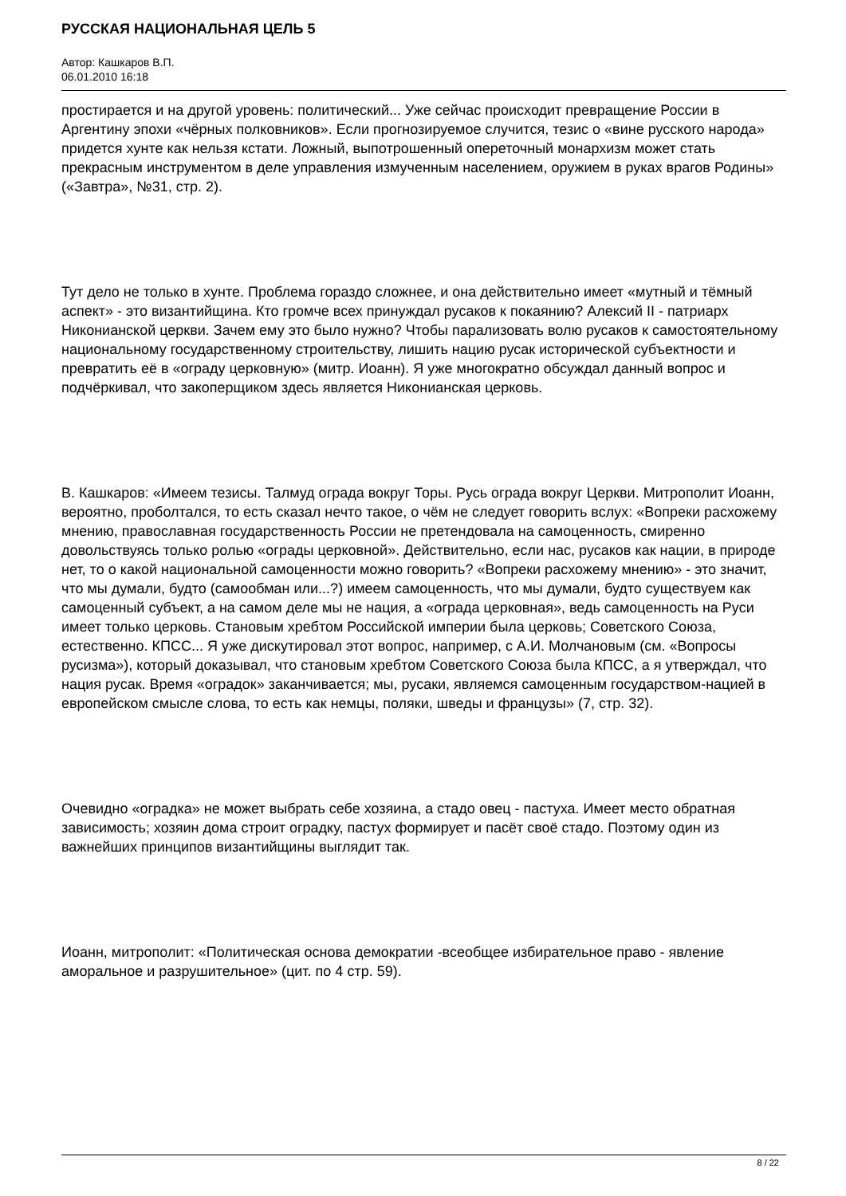РУССКАЯ НАЦИОНАЛЬНАЯ ЦЕЛЬ 5
Автор: Кашкаров В.П.
06.01.2010 16:18
простирается и на другой уровень: политический... Уже сейчас происходит превращение России в Аргентину эпохи «чёрных полковников». Если прогнозируемое случится, тезис о «вине русского народа» придется хунте как нельзя кстати. Ложный, выпотрошенный опереточный монархизм может стать прекрасным инструментом в деле управления измученным населением, оружием в руках врагов Родины» («Завтра», №31, стр. 2).
Тут дело не только в хунте. Проблема гораздо сложнее, и она действительно имеет «мутный и тёмный аспект» - это византийщина. Кто громче всех принуждал русаков к покаянию? Алексий II - патриарх Никонианской церкви. Зачем ему это было нужно? Чтобы парализовать волю русаков к самостоятельному национальному государственному строительству, лишить нацию русак исторической субъектности и превратить её в «ограду церковную» (митр. Иоанн). Я уже многократно обсуждал данный вопрос и подчёркивал, что закоперщиком здесь является Никонианская церковь.
В. Кашкаров: «Имеем тезисы. Талмуд ограда вокруг Торы. Русь ограда вокруг Церкви. Митрополит Иоанн, вероятно, проболтался, то есть сказал нечто такое, о чём не следует говорить вслух: «Вопреки расхожему мнению, православная государственность России не претендовала на самоценность, смиренно довольствуясь только ролью «ограды церковной». Действительно, если нас, русаков как нации, в природе нет, то о какой национальной самоценности можно говорить? «Вопреки расхожему мнению» - это значит, что мы думали, будто (самообман или...?) имеем самоценность, что мы думали, будто существуем как самоценный субъект, а на самом деле мы не нация, а «ограда церковная», ведь самоценность на Руси имеет только церковь. Становым хребтом Российской империи была церковь; Советского Союза, естественно. КПСС... Я уже дискутировал этот вопрос, например, с А.И. Молчановым (см. «Вопросы русизма»), который доказывал, что становым хребтом Советского Союза была КПСС, а я утверждал, что нация русак. Время «оградок» заканчивается; мы, русаки, являемся самоценным государством-нацией в европейском смысле слова, то есть как немцы, поляки, шведы и французы» (7, стр. 32).
Очевидно «оградка» не может выбрать себе хозяина, а стадо овец - пастуха. Имеет место обратная зависимость; хозяин дома строит оградку, пастух формирует и пасёт своё стадо. Поэтому один из важнейших принципов византийщины выглядит так.
Иоанн, митрополит: «Политическая основа демократии -всеобщее избирательное право - явление аморальное и разрушительное» (цит. по 4 стр. 59).
8 / 22